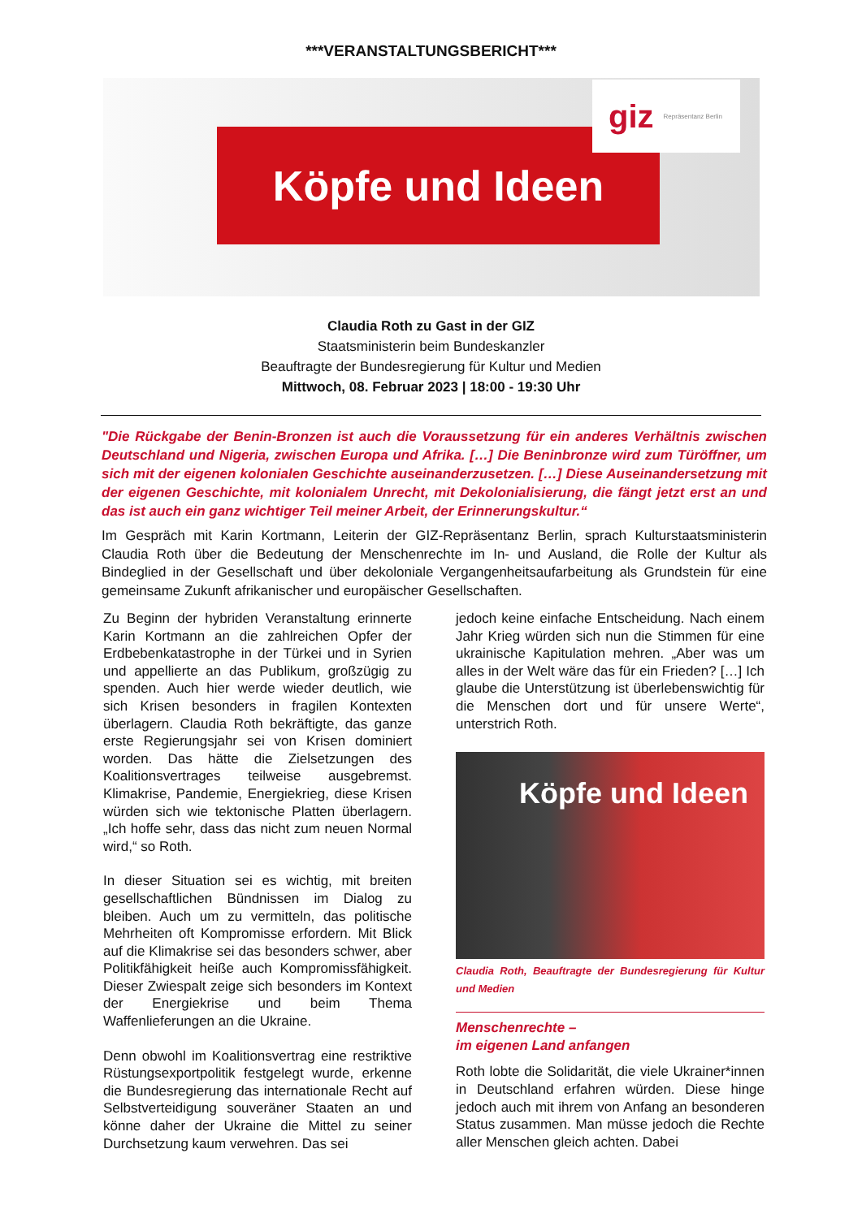***VERANSTALTUNGSBERICHT***
Köpfe und Ideen
giz Repräsentanz Berlin
Claudia Roth zu Gast in der GIZ
Staatsministerin beim Bundeskanzler
Beauftragte der Bundesregierung für Kultur und Medien
Mittwoch, 08. Februar 2023 | 18:00 - 19:30 Uhr
"Die Rückgabe der Benin-Bronzen ist auch die Voraussetzung für ein anderes Verhältnis zwischen Deutschland und Nigeria, zwischen Europa und Afrika. […] Die Beninbronze wird zum Türöffner, um sich mit der eigenen kolonialen Geschichte auseinanderzusetzen. […] Diese Auseinandersetzung mit der eigenen Geschichte, mit kolonialem Unrecht, mit Dekolonialisierung, die fängt jetzt erst an und das ist auch ein ganz wichtiger Teil meiner Arbeit, der Erinnerungskultur.“
Im Gespräch mit Karin Kortmann, Leiterin der GIZ-Repräsentanz Berlin, sprach Kulturstaatsministerin Claudia Roth über die Bedeutung der Menschenrechte im In- und Ausland, die Rolle der Kultur als Bindeglied in der Gesellschaft und über dekoloniale Vergangenheitsaufarbeitung als Grundstein für eine gemeinsame Zukunft afrikanischer und europäischer Gesellschaften.
Zu Beginn der hybriden Veranstaltung erinnerte Karin Kortmann an die zahlreichen Opfer der Erdbebenkatastrophe in der Türkei und in Syrien und appellierte an das Publikum, großzügig zu spenden. Auch hier werde wieder deutlich, wie sich Krisen besonders in fragilen Kontexten überlagern. Claudia Roth bekräftigte, das ganze erste Regierungsjahr sei von Krisen dominiert worden. Das hätte die Zielsetzungen des Koalitionsvertrages teilweise ausgebremst. Klimakrise, Pandemie, Energiekrieg, diese Krisen würden sich wie tektonische Platten überlagern. „Ich hoffe sehr, dass das nicht zum neuen Normal wird,“ so Roth.
In dieser Situation sei es wichtig, mit breiten gesellschaftlichen Bündnissen im Dialog zu bleiben. Auch um zu vermitteln, das politische Mehrheiten oft Kompromisse erfordern. Mit Blick auf die Klimakrise sei das besonders schwer, aber Politikfähigkeit heiße auch Kompromissfähigkeit. Dieser Zwiespalt zeige sich besonders im Kontext der Energiekrise und beim Thema Waffenlieferungen an die Ukraine.
Denn obwohl im Koalitionsvertrag eine restriktive Rüstungsexportpolitik festgelegt wurde, erkenne die Bundesregierung das internationale Recht auf Selbstverteidigung souveräner Staaten an und könne daher der Ukraine die Mittel zu seiner Durchsetzung kaum verwehren. Das sei
jedoch keine einfache Entscheidung. Nach einem Jahr Krieg würden sich nun die Stimmen für eine ukrainische Kapitulation mehren. „Aber was um alles in der Welt wäre das für ein Frieden? […] Ich glaube die Unterstützung ist überlebenswichtig für die Menschen dort und für unsere Werte“, unterstrich Roth.
Köpfe und Ideen
Claudia Roth, Beauftragte der Bundesregierung für Kultur und Medien
Menschenrechte –
im eigenen Land anfangen
Roth lobte die Solidarität, die viele Ukrainer*innen in Deutschland erfahren würden. Diese hinge jedoch auch mit ihrem von Anfang an besonderen Status zusammen. Man müsse jedoch die Rechte aller Menschen gleich achten. Dabei